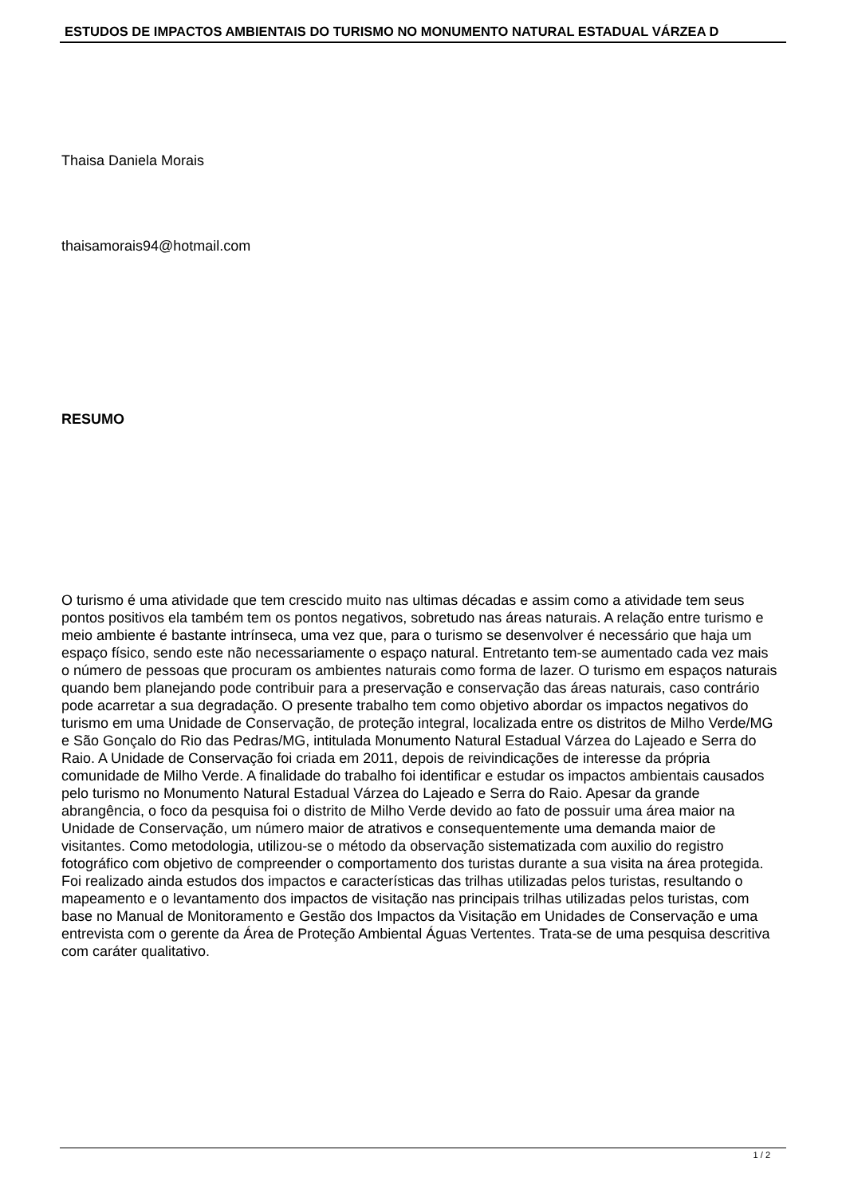ESTUDOS DE IMPACTOS AMBIENTAIS DO TURISMO NO MONUMENTO NATURAL ESTADUAL VÁRZEA D
Thaisa Daniela Morais
thaisamorais94@hotmail.com
RESUMO
O turismo é uma atividade que tem crescido muito nas ultimas décadas e assim como a atividade tem seus pontos positivos ela também tem os pontos negativos, sobretudo nas áreas naturais. A relação entre turismo e meio ambiente é bastante intrínseca, uma vez que, para o turismo se desenvolver é necessário que haja um espaço físico, sendo este não necessariamente o espaço natural. Entretanto tem-se aumentado cada vez mais o número de pessoas que procuram os ambientes naturais como forma de lazer. O turismo em espaços naturais quando bem planejando pode contribuir para a preservação e conservação das áreas naturais, caso contrário pode acarretar a sua degradação. O presente trabalho tem como objetivo abordar os impactos negativos do turismo em uma Unidade de Conservação, de proteção integral, localizada entre os distritos de Milho Verde/MG e São Gonçalo do Rio das Pedras/MG, intitulada Monumento Natural Estadual Várzea do Lajeado e Serra do Raio. A Unidade de Conservação foi criada em 2011, depois de reivindicações de interesse da própria comunidade de Milho Verde. A finalidade do trabalho foi identificar e estudar os impactos ambientais causados pelo turismo no Monumento Natural Estadual Várzea do Lajeado e Serra do Raio. Apesar da grande abrangência, o foco da pesquisa foi o distrito de Milho Verde devido ao fato de possuir uma área maior na Unidade de Conservação, um número maior de atrativos e consequentemente uma demanda maior de visitantes. Como metodologia, utilizou-se o método da observação sistematizada com auxilio do registro fotográfico com objetivo de compreender o comportamento dos turistas durante a sua visita na área protegida. Foi realizado ainda estudos dos impactos e características das trilhas utilizadas pelos turistas, resultando o mapeamento e o levantamento dos impactos de visitação nas principais trilhas utilizadas pelos turistas, com base no Manual de Monitoramento e Gestão dos Impactos da Visitação em Unidades de Conservação e uma entrevista com o gerente da Área de Proteção Ambiental Águas Vertentes. Trata-se de uma pesquisa descritiva com caráter qualitativo.
1 / 2